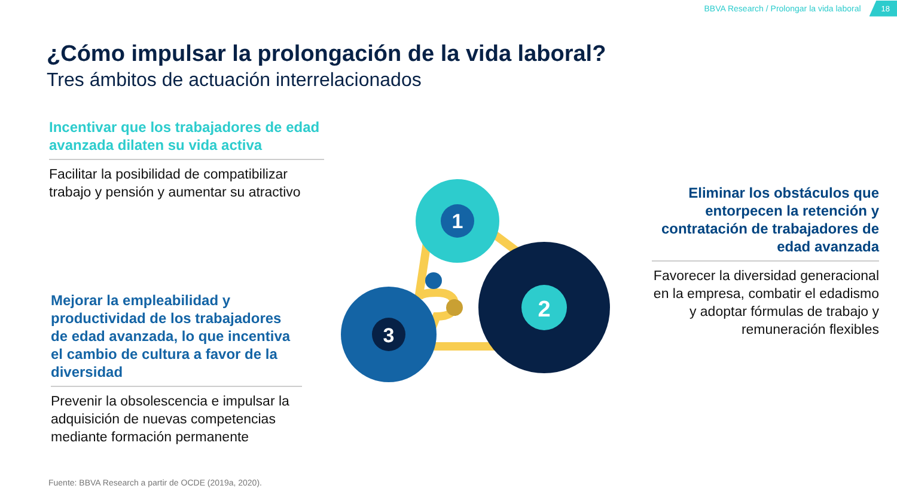BBVA Research / Prolongar la vida laboral 18
¿Cómo impulsar la prolongación de la vida laboral?
Tres ámbitos de actuación interrelacionados
Incentivar que los trabajadores de edad avanzada dilaten su vida activa
Facilitar la posibilidad de compatibilizar trabajo y pensión y aumentar su atractivo
Eliminar los obstáculos que entorpecen la retención y contratación de trabajadores de edad avanzada
Favorecer la diversidad generacional en la empresa, combatir el edadismo y adoptar fórmulas de trabajo y remuneración flexibles
Mejorar la empleabilidad y productividad de los trabajadores de edad avanzada, lo que incentiva el cambio de cultura a favor de la diversidad
Prevenir la obsolescencia e impulsar la adquisición de nuevas competencias mediante formación permanente
1
2
3
Fuente: BBVA Research a partir de OCDE (2019a, 2020).